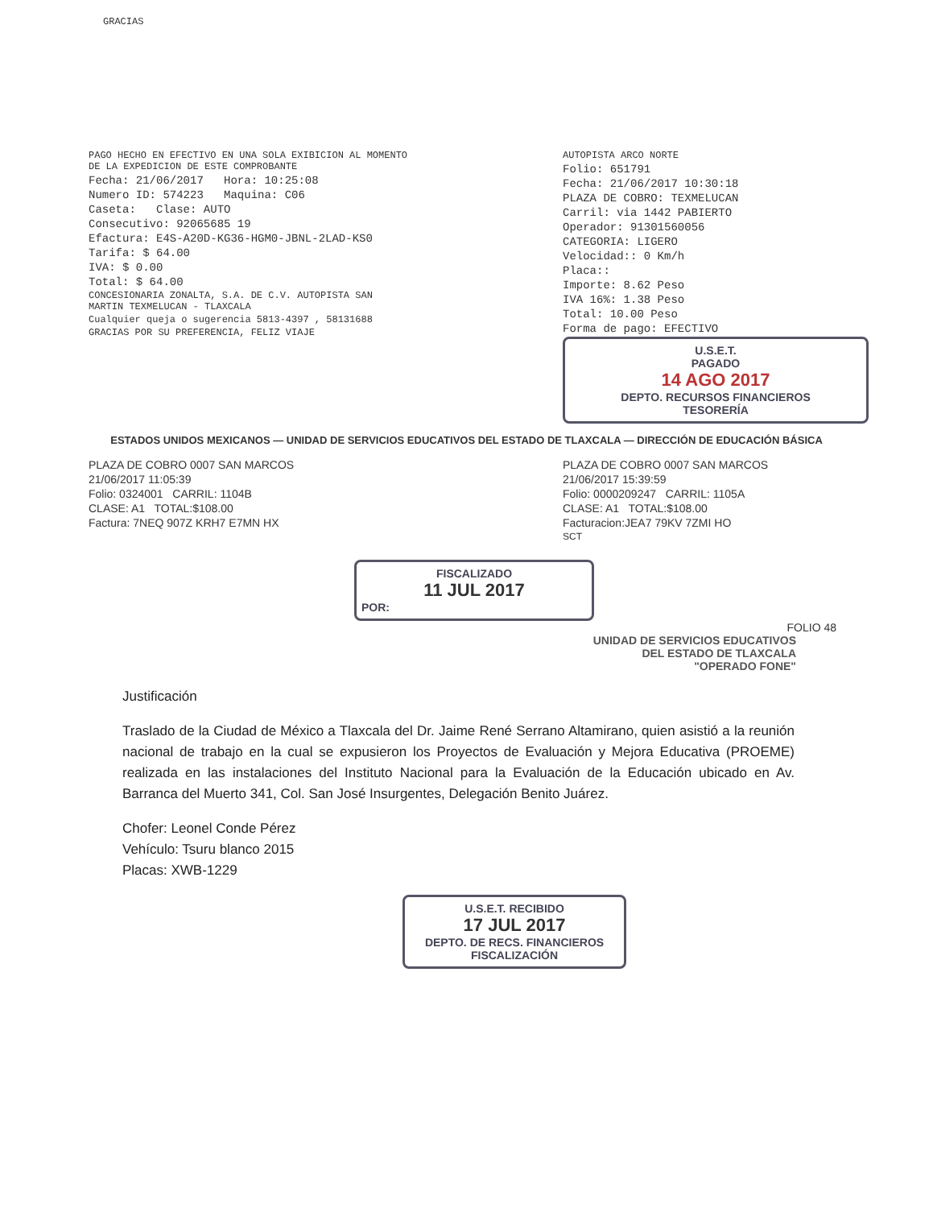GRACIAS
PAGO HECHO EN EFECTIVO EN UNA SOLA EXIBICION AL MOMENTO DE LA EXPEDICION DE ESTE COMPROBANTE
Fecha: 21/06/2017 Hora: 10:25:08
Numero ID: 574223 Maquina: C06
Caseta: Clase: AUTO
Consecutivo: 92065685 19
Efactura: E4S-A20D-KG36-HGM0-JBNL-2LAD-KS0
Tarifa: $ 64.00
IVA: $ 0.00
Total: $ 64.00
CONCESIONARIA ZONALTA, S.A. DE C.V. AUTOPISTA SAN MARTIN TEXMELUCAN - TLAXCALA
Cualquier queja o sugerencia 5813-4397 , 58131688
GRACIAS POR SU PREFERENCIA, FELIZ VIAJE
AUTOPISTA ARCO NORTE
Folio: 651791
Fecha: 21/06/2017 10:30:18
PLAZA DE COBRO: TEXMELUCAN
Carril: via 1442 PABIERTO
Operador: 91301560056
CATEGORIA: LIGERO
Velocidad:: 0 Km/h
Placa::
Importe: 8.62 Peso
IVA 16%: 1.38 Peso
Total: 10.00 Peso
Forma de pago: EFECTIVO
U.S.E.T.
PAGADO
14 AGO 2017
DEPTO. RECURSOS FINANCIEROS
TESORERÍA
ESTADOS UNIDOS MEXICANOS — UNIDAD DE SERVICIOS EDUCATIVOS DEL ESTADO DE TLAXCALA — DIRECCIÓN DE EDUCACIÓN BÁSICA
PLAZA DE COBRO 0007 SAN MARCOS
21/06/2017 11:05:39
Folio: 0324001 CARRIL: 1104B
CLASE: A1 TOTAL:$108.00
Factura: 7NEQ 907Z KRH7 E7MN HX
PLAZA DE COBRO 0007 SAN MARCOS
21/06/2017 15:39:59
Folio: 0000209247 CARRIL: 1105A
CLASE: A1 TOTAL:$108.00
Facturacion:JEA7 79KV 7ZMI HO
SCT
FISCALIZADO
11 JUL 2017
POR:
FOLIO 48
UNIDAD DE SERVICIOS EDUCATIVOS
DEL ESTADO DE TLAXCALA
"OPERADO FONE"
Justificación
Traslado de la Ciudad de México a Tlaxcala del Dr. Jaime René Serrano Altamirano, quien asistió a la reunión nacional de trabajo en la cual se expusieron los Proyectos de Evaluación y Mejora Educativa (PROEME) realizada en las instalaciones del Instituto Nacional para la Evaluación de la Educación ubicado en Av. Barranca del Muerto 341, Col. San José Insurgentes, Delegación Benito Juárez.
Chofer: Leonel Conde Pérez
Vehículo: Tsuru blanco 2015
Placas: XWB-1229
U.S.E.T. RECIBIDO
17 JUL 2017
DEPTO. DE RECS. FINANCIEROS
FISCALIZACIÓN